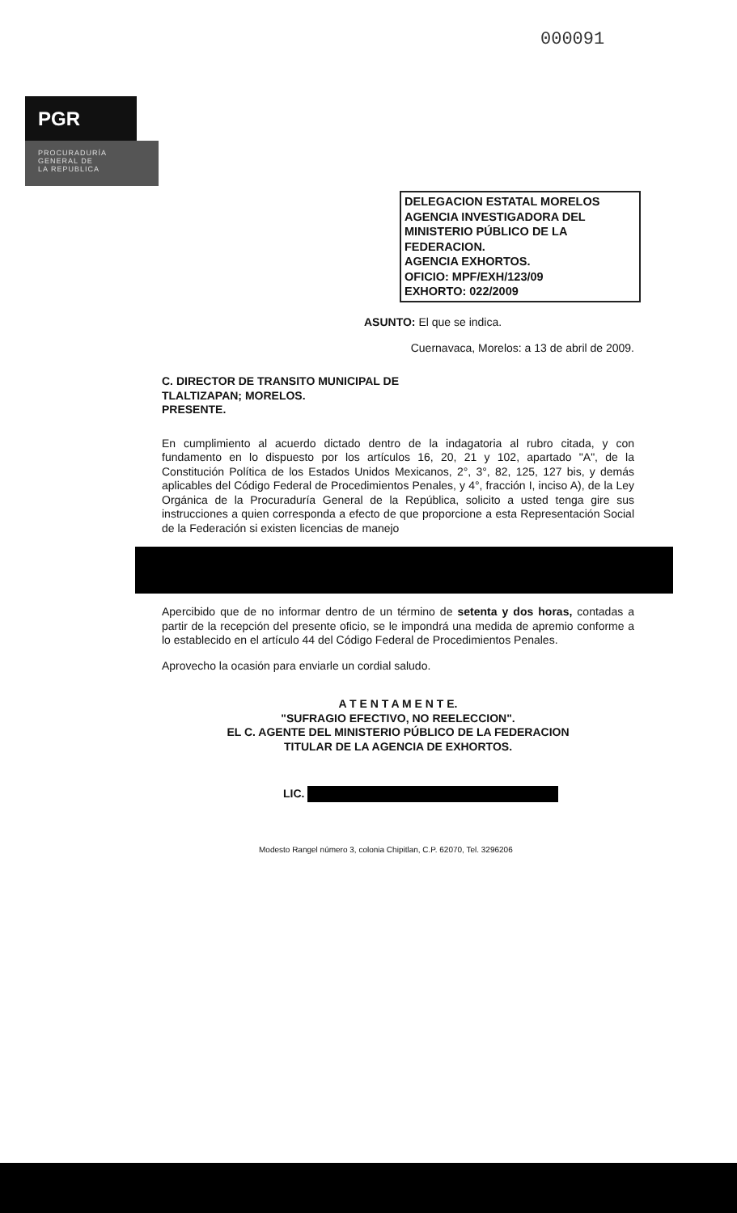000091
PGR
PROCURADURÍA
GENERAL DE
LA REPUBLICA
DELEGACION ESTATAL MORELOS
AGENCIA INVESTIGADORA DEL MINISTERIO PÚBLICO DE LA FEDERACION.
AGENCIA EXHORTOS.
OFICIO: MPF/EXH/123/09
EXHORTO: 022/2009
ASUNTO: El que se indica.
Cuernavaca, Morelos: a 13 de abril de 2009.
C. DIRECTOR DE TRANSITO MUNICIPAL DE
TLALTIZAPAN; MORELOS.
PRESENTE.
En cumplimiento al acuerdo dictado dentro de la indagatoria al rubro citada, y con fundamento en lo dispuesto por los artículos 16, 20, 21 y 102, apartado "A", de la Constitución Política de los Estados Unidos Mexicanos, 2°, 3°, 82, 125, 127 bis, y demás aplicables del Código Federal de Procedimientos Penales, y 4°, fracción I, inciso A), de la Ley Orgánica de la Procuraduría General de la República, solicito a usted tenga gire sus instrucciones a quien corresponda a efecto de que proporcione a esta Representación Social de la Federación si existen licencias de manejo
Apercibido que de no informar dentro de un término de setenta y dos horas, contadas a partir de la recepción del presente oficio, se le impondrá una medida de apremio conforme a lo establecido en el artículo 44 del Código Federal de Procedimientos Penales.
Aprovecho la ocasión para enviarle un cordial saludo.
A T E N T A M E N T E.
"SUFRAGIO EFECTIVO, NO REELECCION".
EL C. AGENTE DEL MINISTERIO PÚBLICO DE LA FEDERACION
TITULAR DE LA AGENCIA DE EXHORTOS.
LIC.
Modesto Rangel número 3, colonia Chipitlan, C.P. 62070, Tel. 3296206